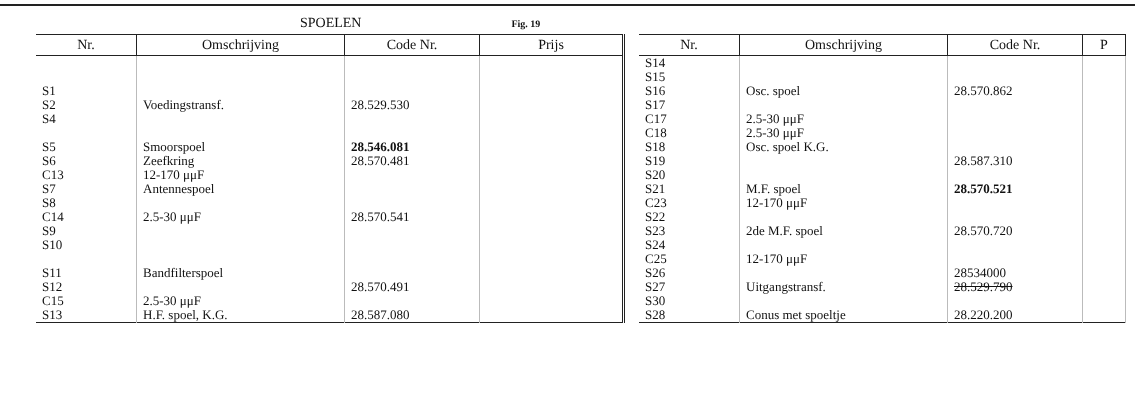SPOELEN Fig. 19
| Nr. | Omschrijving | Code Nr. | Prijs |
| --- | --- | --- | --- |
| S1 S2 S4 S5 S6 C13 S7 S8 C14 S9 S10 S11 S12 C15 S13 | Voedingstransf. Smoorspoel Zeefkring 12-170 μμF Antennespoel 2.5-30 μμF Bandfilterspoel 2.5-30 μμF H.F. spoel, K.G. | 28.529.530 28.546.081 28.570.481 28.570.541 28.570.491 28.587.080 | |
| Nr. | Omschrijving | Code Nr. | P |
| --- | --- | --- | --- |
| S14 S15 S16 S17 C17 C18 S18 S19 S20 S21 C23 S22 S23 S24 C25 S26 S27 S30 S28 | Osc. spoel 2.5-30 μμF 2.5-30 μμF Osc. spoel K.G. M.F. spoel 12-170 μμF 2de M.F. spoel 12-170 μμF Uitgangstransf. Conus met spoeltje | 28.570.862 28.587.310 28.570.521 28.570.720 28534000 28.529.790 28.220.200 | |